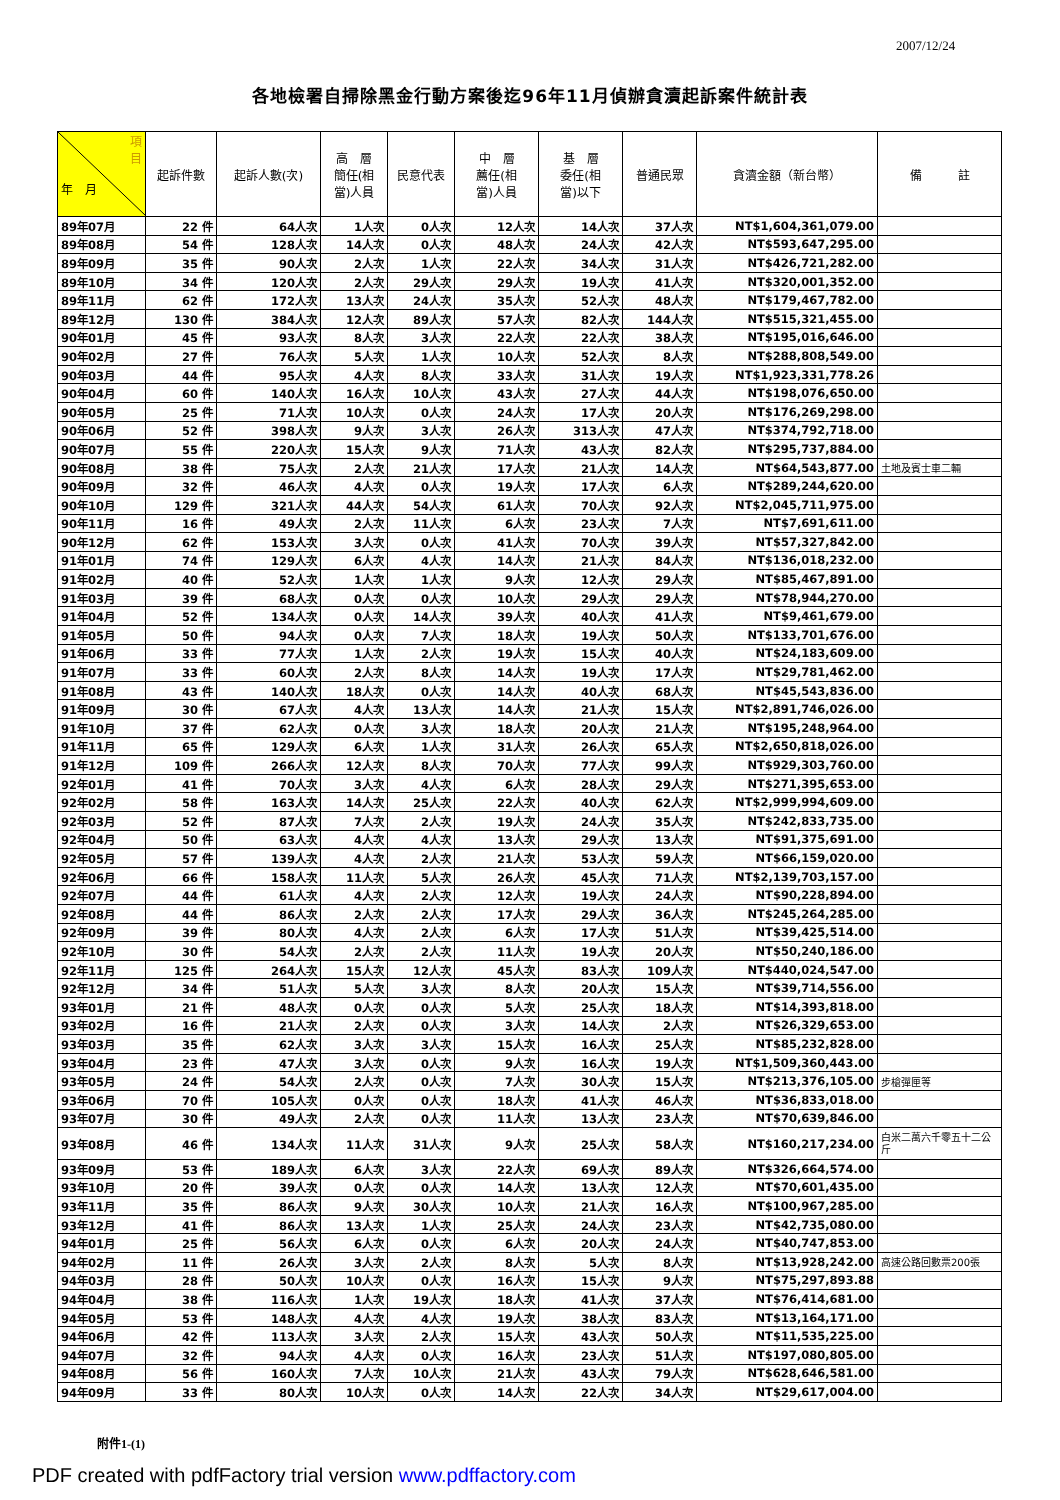2007/12/24
各地檢署自掃除黑金行動方案後迄96年11月偵辦貪瀆起訴案件統計表
| 項 目 年 月 | 起訴件數 | 起訴人數(次) | 高 層 簡任(相 當)人員 | 民意代表 | 中 層 薦任(相 當)人員 | 基 層 委任(相 當)以下 | 普通民眾 | 貪瀆金額（新台幣） | 備 註 |
| --- | --- | --- | --- | --- | --- | --- | --- | --- | --- |
| 89年07月 | 22 件 | 64人次 | 1人次 | 0人次 | 12人次 | 14人次 | 37人次 | NT$1,604,361,079.00 | |
| 89年08月 | 54 件 | 128人次 | 14人次 | 0人次 | 48人次 | 24人次 | 42人次 | NT$593,647,295.00 | |
| 89年09月 | 35 件 | 90人次 | 2人次 | 1人次 | 22人次 | 34人次 | 31人次 | NT$426,721,282.00 | |
| 89年10月 | 34 件 | 120人次 | 2人次 | 29人次 | 29人次 | 19人次 | 41人次 | NT$320,001,352.00 | |
| 89年11月 | 62 件 | 172人次 | 13人次 | 24人次 | 35人次 | 52人次 | 48人次 | NT$179,467,782.00 | |
| 89年12月 | 130 件 | 384人次 | 12人次 | 89人次 | 57人次 | 82人次 | 144人次 | NT$515,321,455.00 | |
| 90年01月 | 45 件 | 93人次 | 8人次 | 3人次 | 22人次 | 22人次 | 38人次 | NT$195,016,646.00 | |
| 90年02月 | 27 件 | 76人次 | 5人次 | 1人次 | 10人次 | 52人次 | 8人次 | NT$288,808,549.00 | |
| 90年03月 | 44 件 | 95人次 | 4人次 | 8人次 | 33人次 | 31人次 | 19人次 | NT$1,923,331,778.26 | |
| 90年04月 | 60 件 | 140人次 | 16人次 | 10人次 | 43人次 | 27人次 | 44人次 | NT$198,076,650.00 | |
| 90年05月 | 25 件 | 71人次 | 10人次 | 0人次 | 24人次 | 17人次 | 20人次 | NT$176,269,298.00 | |
| 90年06月 | 52 件 | 398人次 | 9人次 | 3人次 | 26人次 | 313人次 | 47人次 | NT$374,792,718.00 | |
| 90年07月 | 55 件 | 220人次 | 15人次 | 9人次 | 71人次 | 43人次 | 82人次 | NT$295,737,884.00 | |
| 90年08月 | 38 件 | 75人次 | 2人次 | 21人次 | 17人次 | 21人次 | 14人次 | NT$64,543,877.00 | 土地及賓士車二輛 |
| 90年09月 | 32 件 | 46人次 | 4人次 | 0人次 | 19人次 | 17人次 | 6人次 | NT$289,244,620.00 | |
| 90年10月 | 129 件 | 321人次 | 44人次 | 54人次 | 61人次 | 70人次 | 92人次 | NT$2,045,711,975.00 | |
| 90年11月 | 16 件 | 49人次 | 2人次 | 11人次 | 6人次 | 23人次 | 7人次 | NT$7,691,611.00 | |
| 90年12月 | 62 件 | 153人次 | 3人次 | 0人次 | 41人次 | 70人次 | 39人次 | NT$57,327,842.00 | |
| 91年01月 | 74 件 | 129人次 | 6人次 | 4人次 | 14人次 | 21人次 | 84人次 | NT$136,018,232.00 | |
| 91年02月 | 40 件 | 52人次 | 1人次 | 1人次 | 9人次 | 12人次 | 29人次 | NT$85,467,891.00 | |
| 91年03月 | 39 件 | 68人次 | 0人次 | 0人次 | 10人次 | 29人次 | 29人次 | NT$78,944,270.00 | |
| 91年04月 | 52 件 | 134人次 | 0人次 | 14人次 | 39人次 | 40人次 | 41人次 | NT$9,461,679.00 | |
| 91年05月 | 50 件 | 94人次 | 0人次 | 7人次 | 18人次 | 19人次 | 50人次 | NT$133,701,676.00 | |
| 91年06月 | 33 件 | 77人次 | 1人次 | 2人次 | 19人次 | 15人次 | 40人次 | NT$24,183,609.00 | |
| 91年07月 | 33 件 | 60人次 | 2人次 | 8人次 | 14人次 | 19人次 | 17人次 | NT$29,781,462.00 | |
| 91年08月 | 43 件 | 140人次 | 18人次 | 0人次 | 14人次 | 40人次 | 68人次 | NT$45,543,836.00 | |
| 91年09月 | 30 件 | 67人次 | 4人次 | 13人次 | 14人次 | 21人次 | 15人次 | NT$2,891,746,026.00 | |
| 91年10月 | 37 件 | 62人次 | 0人次 | 3人次 | 18人次 | 20人次 | 21人次 | NT$195,248,964.00 | |
| 91年11月 | 65 件 | 129人次 | 6人次 | 1人次 | 31人次 | 26人次 | 65人次 | NT$2,650,818,026.00 | |
| 91年12月 | 109 件 | 266人次 | 12人次 | 8人次 | 70人次 | 77人次 | 99人次 | NT$929,303,760.00 | |
| 92年01月 | 41 件 | 70人次 | 3人次 | 4人次 | 6人次 | 28人次 | 29人次 | NT$271,395,653.00 | |
| 92年02月 | 58 件 | 163人次 | 14人次 | 25人次 | 22人次 | 40人次 | 62人次 | NT$2,999,994,609.00 | |
| 92年03月 | 52 件 | 87人次 | 7人次 | 2人次 | 19人次 | 24人次 | 35人次 | NT$242,833,735.00 | |
| 92年04月 | 50 件 | 63人次 | 4人次 | 4人次 | 13人次 | 29人次 | 13人次 | NT$91,375,691.00 | |
| 92年05月 | 57 件 | 139人次 | 4人次 | 2人次 | 21人次 | 53人次 | 59人次 | NT$66,159,020.00 | |
| 92年06月 | 66 件 | 158人次 | 11人次 | 5人次 | 26人次 | 45人次 | 71人次 | NT$2,139,703,157.00 | |
| 92年07月 | 44 件 | 61人次 | 4人次 | 2人次 | 12人次 | 19人次 | 24人次 | NT$90,228,894.00 | |
| 92年08月 | 44 件 | 86人次 | 2人次 | 2人次 | 17人次 | 29人次 | 36人次 | NT$245,264,285.00 | |
| 92年09月 | 39 件 | 80人次 | 4人次 | 2人次 | 6人次 | 17人次 | 51人次 | NT$39,425,514.00 | |
| 92年10月 | 30 件 | 54人次 | 2人次 | 2人次 | 11人次 | 19人次 | 20人次 | NT$50,240,186.00 | |
| 92年11月 | 125 件 | 264人次 | 15人次 | 12人次 | 45人次 | 83人次 | 109人次 | NT$440,024,547.00 | |
| 92年12月 | 34 件 | 51人次 | 5人次 | 3人次 | 8人次 | 20人次 | 15人次 | NT$39,714,556.00 | |
| 93年01月 | 21 件 | 48人次 | 0人次 | 0人次 | 5人次 | 25人次 | 18人次 | NT$14,393,818.00 | |
| 93年02月 | 16 件 | 21人次 | 2人次 | 0人次 | 3人次 | 14人次 | 2人次 | NT$26,329,653.00 | |
| 93年03月 | 35 件 | 62人次 | 3人次 | 3人次 | 15人次 | 16人次 | 25人次 | NT$85,232,828.00 | |
| 93年04月 | 23 件 | 47人次 | 3人次 | 0人次 | 9人次 | 16人次 | 19人次 | NT$1,509,360,443.00 | |
| 93年05月 | 24 件 | 54人次 | 2人次 | 0人次 | 7人次 | 30人次 | 15人次 | NT$213,376,105.00 | 步槍彈匣等 |
| 93年06月 | 70 件 | 105人次 | 0人次 | 0人次 | 18人次 | 41人次 | 46人次 | NT$36,833,018.00 | |
| 93年07月 | 30 件 | 49人次 | 2人次 | 0人次 | 11人次 | 13人次 | 23人次 | NT$70,639,846.00 | |
| 93年08月 | 46 件 | 134人次 | 11人次 | 31人次 | 9人次 | 25人次 | 58人次 | NT$160,217,234.00 | 白米二萬六千零五十二公斤 |
| 93年09月 | 53 件 | 189人次 | 6人次 | 3人次 | 22人次 | 69人次 | 89人次 | NT$326,664,574.00 | |
| 93年10月 | 20 件 | 39人次 | 0人次 | 0人次 | 14人次 | 13人次 | 12人次 | NT$70,601,435.00 | |
| 93年11月 | 35 件 | 86人次 | 9人次 | 30人次 | 10人次 | 21人次 | 16人次 | NT$100,967,285.00 | |
| 93年12月 | 41 件 | 86人次 | 13人次 | 1人次 | 25人次 | 24人次 | 23人次 | NT$42,735,080.00 | |
| 94年01月 | 25 件 | 56人次 | 6人次 | 0人次 | 6人次 | 20人次 | 24人次 | NT$40,747,853.00 | |
| 94年02月 | 11 件 | 26人次 | 3人次 | 2人次 | 8人次 | 5人次 | 8人次 | NT$13,928,242.00 | 高速公路回數票200張 |
| 94年03月 | 28 件 | 50人次 | 10人次 | 0人次 | 16人次 | 15人次 | 9人次 | NT$75,297,893.88 | |
| 94年04月 | 38 件 | 116人次 | 1人次 | 19人次 | 18人次 | 41人次 | 37人次 | NT$76,414,681.00 | |
| 94年05月 | 53 件 | 148人次 | 4人次 | 4人次 | 19人次 | 38人次 | 83人次 | NT$13,164,171.00 | |
| 94年06月 | 42 件 | 113人次 | 3人次 | 2人次 | 15人次 | 43人次 | 50人次 | NT$11,535,225.00 | |
| 94年07月 | 32 件 | 94人次 | 4人次 | 0人次 | 16人次 | 23人次 | 51人次 | NT$197,080,805.00 | |
| 94年08月 | 56 件 | 160人次 | 7人次 | 10人次 | 21人次 | 43人次 | 79人次 | NT$628,646,581.00 | |
| 94年09月 | 33 件 | 80人次 | 10人次 | 0人次 | 14人次 | 22人次 | 34人次 | NT$29,617,004.00 | |
附件1-(1)
PDF created with pdfFactory trial version www.pdffactory.com